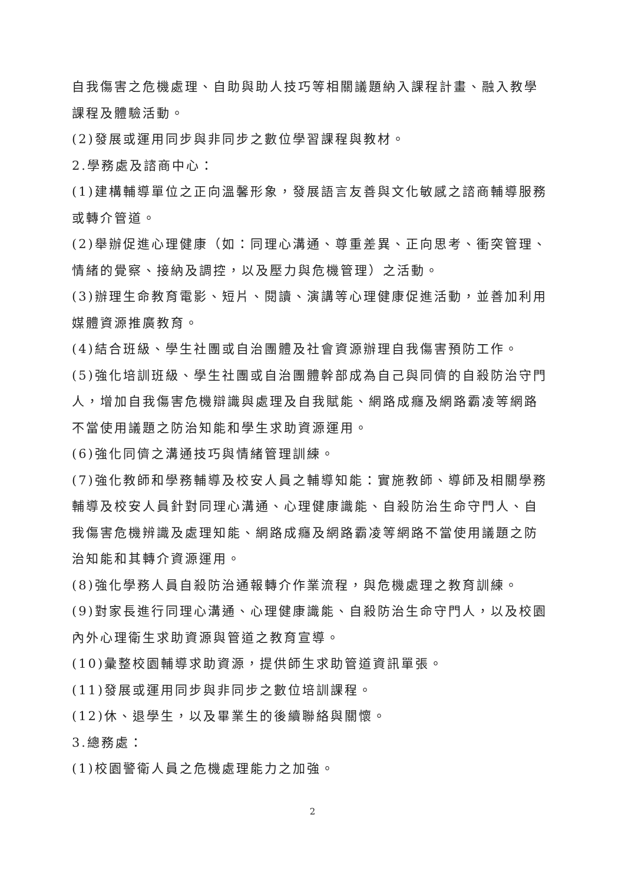自我傷害之危機處理、自助與助人技巧等相關議題納入課程計畫、融入教學課程及體驗活動。
(2)發展或運用同步與非同步之數位學習課程與教材。
2.學務處及諮商中心：
(1)建構輔導單位之正向溫馨形象，發展語言友善與文化敏感之諮商輔導服務或轉介管道。
(2)舉辦促進心理健康（如：同理心溝通、尊重差異、正向思考、衝突管理、情緒的覺察、接納及調控，以及壓力與危機管理）之活動。
(3)辦理生命教育電影、短片、閱讀、演講等心理健康促進活動，並善加利用媒體資源推廣教育。
(4)結合班級、學生社團或自治團體及社會資源辦理自我傷害預防工作。
(5)強化培訓班級、學生社團或自治團體幹部成為自己與同儕的自殺防治守門人，增加自我傷害危機辯識與處理及自我賦能、網路成癮及網路霸凌等網路不當使用議題之防治知能和學生求助資源運用。
(6)強化同儕之溝通技巧與情緒管理訓練。
(7)強化教師和學務輔導及校安人員之輔導知能：實施教師、導師及相關學務輔導及校安人員針對同理心溝通、心理健康識能、自殺防治生命守門人、自我傷害危機辨識及處理知能、網路成癮及網路霸凌等網路不當使用議題之防治知能和其轉介資源運用。
(8)強化學務人員自殺防治通報轉介作業流程，與危機處理之教育訓練。
(9)對家長進行同理心溝通、心理健康識能、自殺防治生命守門人，以及校園內外心理衛生求助資源與管道之教育宣導。
(10)彙整校園輔導求助資源，提供師生求助管道資訊單張。
(11)發展或運用同步與非同步之數位培訓課程。
(12)休、退學生，以及畢業生的後續聯絡與關懷。
3.總務處：
(1)校園警衛人員之危機處理能力之加強。
2